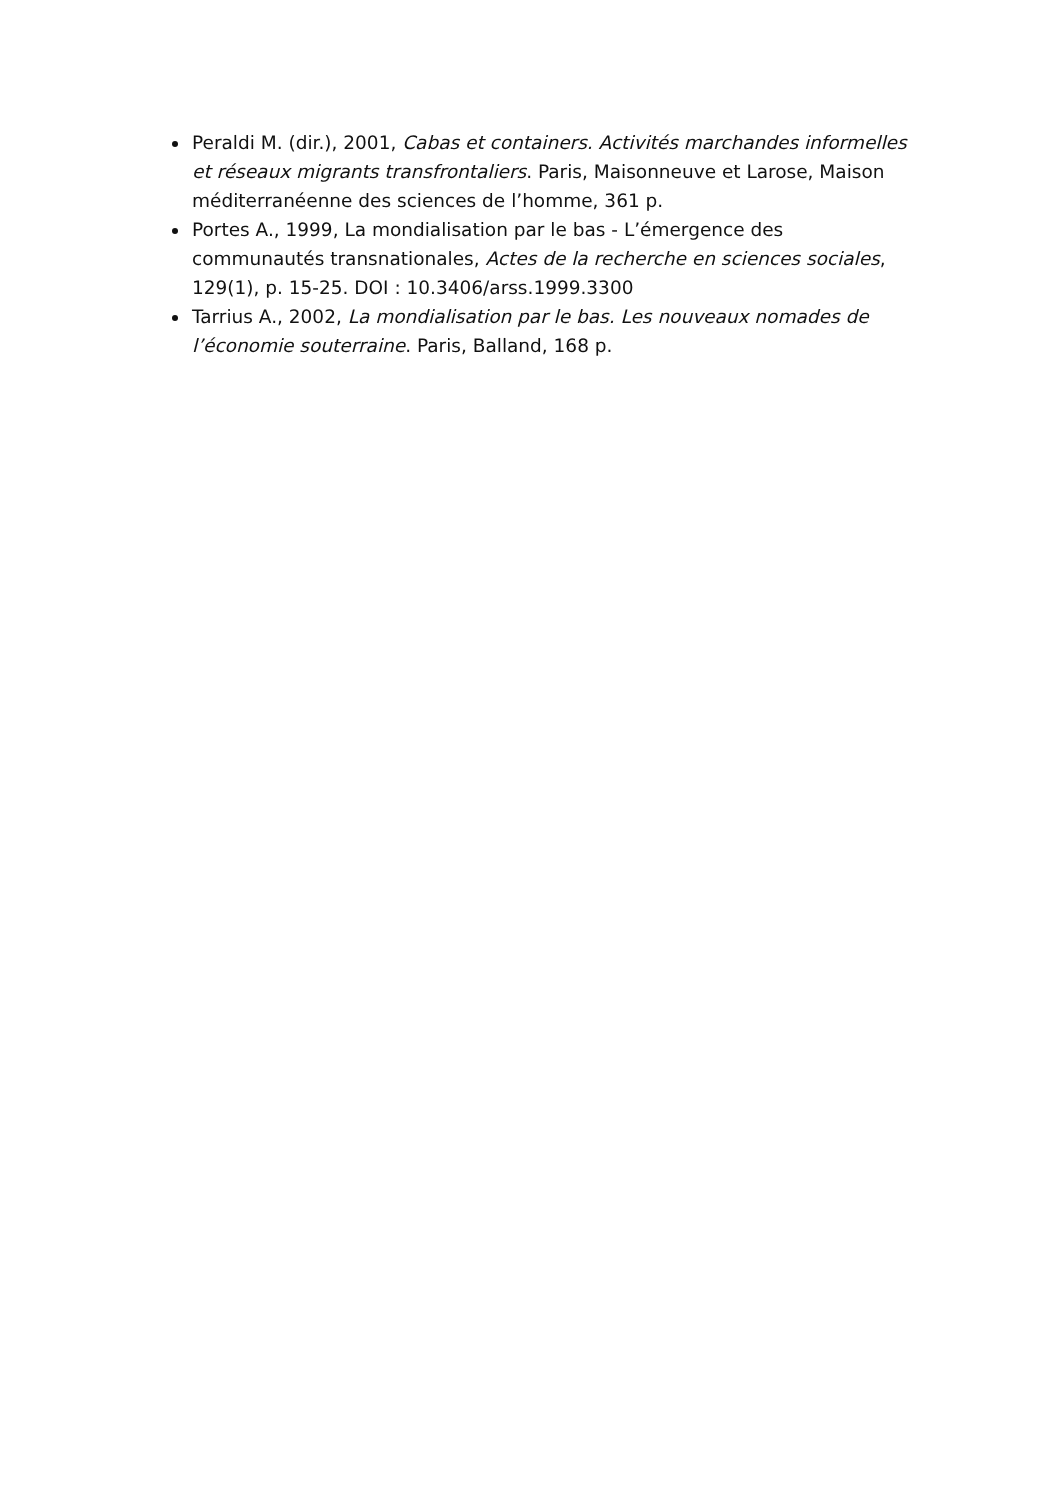Peraldi M. (dir.), 2001, Cabas et containers. Activités marchandes informelles et réseaux migrants transfrontaliers. Paris, Maisonneuve et Larose, Maison méditerranéenne des sciences de l’homme, 361 p.
Portes A., 1999, La mondialisation par le bas - L’émergence des communautés transnationales, Actes de la recherche en sciences sociales, 129(1), p. 15-25. DOI : 10.3406/arss.1999.3300
Tarrius A., 2002, La mondialisation par le bas. Les nouveaux nomades de l’économie souterraine. Paris, Balland, 168 p.